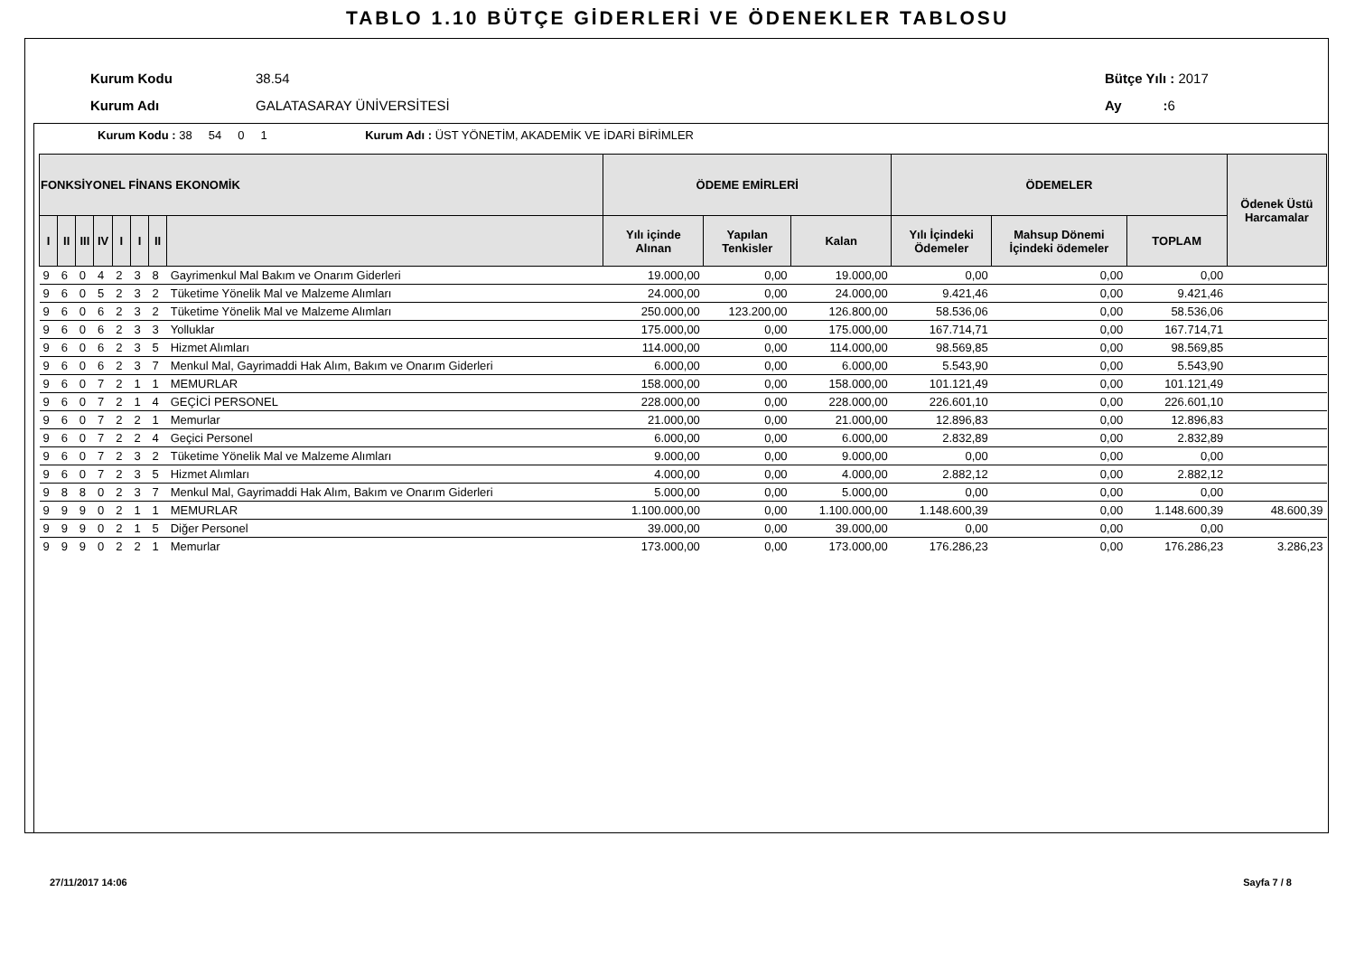TABLO 1.10 BÜTÇE GİDERLERİ VE ÖDENEKLER TABLOSU
Kurum Kodu 38.54 Bütçe Yılı : 2017
Kurum Adı GALATASARAY ÜNİVERSİTESİ Ay : 6
Kurum Kodu : 38 54 0 1 Kurum Adı : ÜST YÖNETİM, AKADEMİK VE İDARİ BİRİMLER
| FONKSİYONEL FİNANS EKONOMİK | | | | | | | | ÖDEME EMİRLERİ | | | ÖDEMELER | | | Ödenek Üstü Harcamalar |
| --- | --- | --- | --- | --- | --- | --- | --- | --- | --- | --- | --- | --- | --- | --- |
| I | II | III | IV | I | I | II | | Yılı içinde Alınan | Yapılan Tenkisler | Kalan | Yılı İçindeki Ödemeler | Mahsup Dönemi İçindeki ödemeler | TOPLAM | |
| 9 | 6 | 0 | 4 | 2 | 3 | 8 | Gayrimenkul Mal Bakım ve Onarım Giderleri | 19.000,00 | 0,00 | 19.000,00 | 0,00 | 0,00 | 0,00 | |
| 9 | 6 | 0 | 5 | 2 | 3 | 2 | Tüketime Yönelik Mal ve Malzeme Alımları | 24.000,00 | 0,00 | 24.000,00 | 9.421,46 | 0,00 | 9.421,46 | |
| 9 | 6 | 0 | 6 | 2 | 3 | 2 | Tüketime Yönelik Mal ve Malzeme Alımları | 250.000,00 | 123.200,00 | 126.800,00 | 58.536,06 | 0,00 | 58.536,06 | |
| 9 | 6 | 0 | 6 | 2 | 3 | 3 | Yolluklar | 175.000,00 | 0,00 | 175.000,00 | 167.714,71 | 0,00 | 167.714,71 | |
| 9 | 6 | 0 | 6 | 2 | 3 | 5 | Hizmet Alımları | 114.000,00 | 0,00 | 114.000,00 | 98.569,85 | 0,00 | 98.569,85 | |
| 9 | 6 | 0 | 6 | 2 | 3 | 7 | Menkul Mal, Gayrimaddi Hak Alım, Bakım ve Onarım Giderleri | 6.000,00 | 0,00 | 6.000,00 | 5.543,90 | 0,00 | 5.543,90 | |
| 9 | 6 | 0 | 7 | 2 | 1 | 1 | MEMURLAR | 158.000,00 | 0,00 | 158.000,00 | 101.121,49 | 0,00 | 101.121,49 | |
| 9 | 6 | 0 | 7 | 2 | 1 | 4 | GEÇİCİ PERSONEL | 228.000,00 | 0,00 | 228.000,00 | 226.601,10 | 0,00 | 226.601,10 | |
| 9 | 6 | 0 | 7 | 2 | 2 | 1 | Memurlar | 21.000,00 | 0,00 | 21.000,00 | 12.896,83 | 0,00 | 12.896,83 | |
| 9 | 6 | 0 | 7 | 2 | 2 | 4 | Geçici Personel | 6.000,00 | 0,00 | 6.000,00 | 2.832,89 | 0,00 | 2.832,89 | |
| 9 | 6 | 0 | 7 | 2 | 3 | 2 | Tüketime Yönelik Mal ve Malzeme Alımları | 9.000,00 | 0,00 | 9.000,00 | 0,00 | 0,00 | 0,00 | |
| 9 | 6 | 0 | 7 | 2 | 3 | 5 | Hizmet Alımları | 4.000,00 | 0,00 | 4.000,00 | 2.882,12 | 0,00 | 2.882,12 | |
| 9 | 8 | 8 | 0 | 2 | 3 | 7 | Menkul Mal, Gayrimaddi Hak Alım, Bakım ve Onarım Giderleri | 5.000,00 | 0,00 | 5.000,00 | 0,00 | 0,00 | 0,00 | |
| 9 | 9 | 9 | 0 | 2 | 1 | 1 | MEMURLAR | 1.100.000,00 | 0,00 | 1.100.000,00 | 1.148.600,39 | 0,00 | 1.148.600,39 | 48.600,39 |
| 9 | 9 | 9 | 0 | 2 | 1 | 5 | Diğer Personel | 39.000,00 | 0,00 | 39.000,00 | 0,00 | 0,00 | 0,00 | |
| 9 | 9 | 9 | 0 | 2 | 2 | 1 | Memurlar | 173.000,00 | 0,00 | 173.000,00 | 176.286,23 | 0,00 | 176.286,23 | 3.286,23 |
27/11/2017 14:06 Sayfa 7 / 8